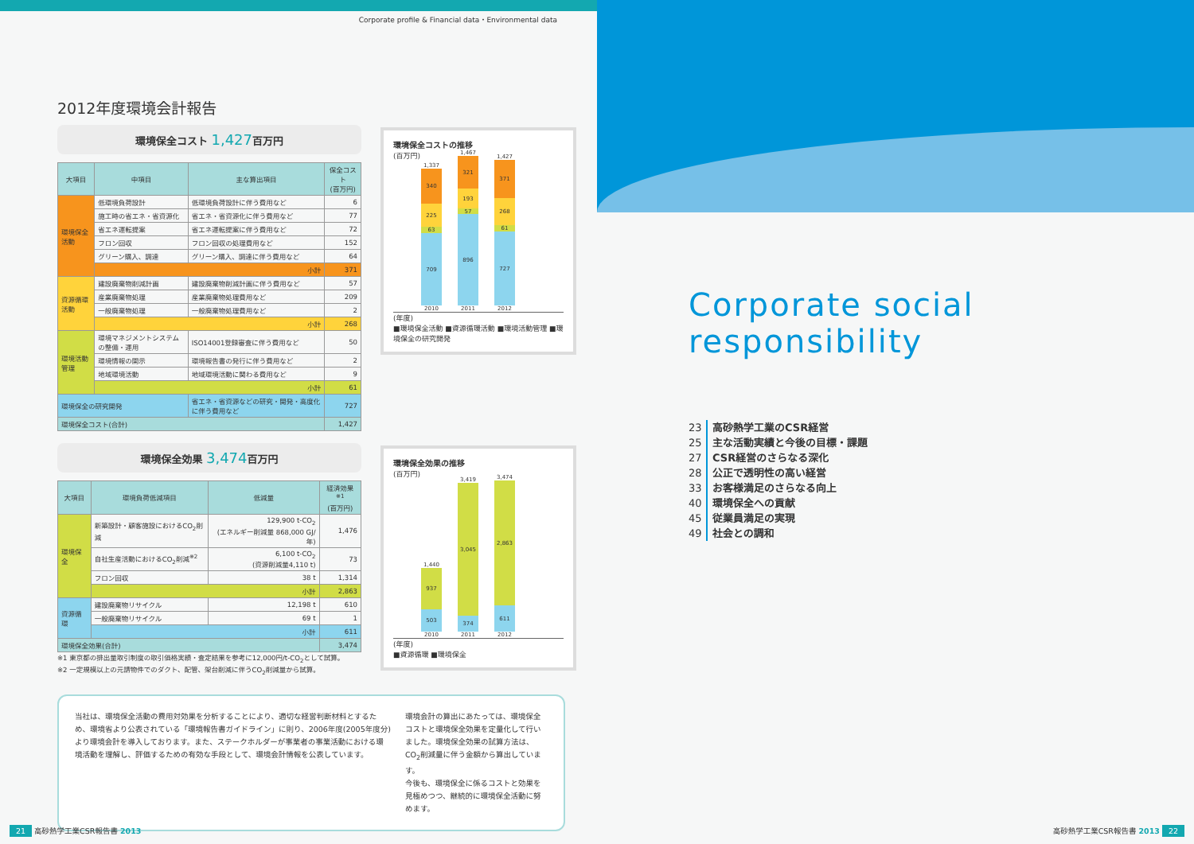Corporate profile & Financial data・Environmental data
2012年度環境会計報告
環境保全コスト 1,427百万円
| 大項目 | 中項目 | 主な算出項目 | 保全コスト (百万円) |
| --- | --- | --- | --- |
| 環境保全活動 | 低環境負荷設計 | 低環境負荷設計に伴う費用など | 6 |
| | 施工時の省エネ・省資源化 | 省エネ・省資源化に伴う費用など | 77 |
| | 省エネ運転提案 | 省エネ運転提案に伴う費用など | 72 |
| | フロン回収 | フロン回収の処理費用など | 152 |
| | グリーン購入、調達 | グリーン購入、調達に伴う費用など | 64 |
| | 小計 | | 371 |
| 資源循環活動 | 建設廃棄物削減計画 | 建設廃棄物削減計画に伴う費用など | 57 |
| | 産業廃棄物処理 | 産業廃棄物処理費用など | 209 |
| | 一般廃棄物処理 | 一般廃棄物処理費用など | 2 |
| | 小計 | | 268 |
| 環境活動管理 | 環境マネジメントシステムの整備・運用 | ISO14001登録審査に伴う費用など | 50 |
| | 環境情報の開示 | 環境報告書の発行に伴う費用など | 2 |
| | 地域環境活動 | 地域環境活動に関わる費用など | 9 |
| | 小計 | | 61 |
| 環境保全の研究開発 | | 省エネ・省資源などの研究・開発・高度化に伴う費用など | 727 |
| 環境保全コスト(合計) | | | 1,427 |
環境保全コストの推移
(百万円)
1,337
340
225
63
709
2010
1,467
321
193
57
896
2011
1,427
371
268
61
727
2012
(年度)
■環境保全活動 ■資源循環活動 ■環境活動管理 ■環境保全の研究開発
環境保全効果 3,474百万円
| 大項目 | 環境負荷低減項目 | 低減量 | 経済効果<sup>※1</sup> (百万円) |
| --- | --- | --- | --- |
| 環境保全 | 新築設計・顧客施設におけるCO<sub>2</sub>削減 | 129,900 t-CO<sub>2</sub> (エネルギー削減量 868,000 GJ/年) | 1,476 |
| | 自社生産活動におけるCO<sub>2</sub>削減<sup>※2</sup> | 6,100 t-CO<sub>2</sub> (資源削減量4,110 t) | 73 |
| | フロン回収 | 38 t | 1,314 |
| | 小計 | | 2,863 |
| 資源循環 | 建設廃棄物リサイクル | 12,198 t | 610 |
| | 一般廃棄物リサイクル | 69 t | 1 |
| | 小計 | | 611 |
| 環境保全効果(合計) | | | 3,474 |
環境保全効果の推移
(百万円)
1,440
937
503
2010
3,419
3,045
374
2011
3,474
2,863
611
2012
(年度)
■資源循環 ■環境保全
※1 東京都の排出量取引制度の取引価格実績・査定結果を参考に12,000円/t-CO<sub>2</sub>として試算。
※2 一定規模以上の元請物件でのダクト、配管、架台削減に伴うCO<sub>2</sub>削減量から試算。
当社は、環境保全活動の費用対効果を分析することにより、適切な経営判断材料とするため、環境省より公表されている「環境報告書ガイドライン」に則り、2006年度(2005年度分)より環境会計を導入しております。また、ステークホルダーが事業者の事業活動における環境活動を理解し、評価するための有効な手段として、環境会計情報を公表しています。
環境会計の算出にあたっては、環境保全コストと環境保全効果を定量化して行いました。環境保全効果の試算方法は、CO<sub>2</sub>削減量に伴う金額から算出しています。
今後も、環境保全に係るコストと効果を見極めつつ、継続的に環境保全活動に努めます。
21 高砂熱学工業CSR報告書 2013
Corporate social responsibility
23 高砂熱学工業のCSR経営
25 主な活動実績と今後の目標・課題
27 CSR経営のさらなる深化
28 公正で透明性の高い経営
33 お客様満足のさらなる向上
40 環境保全への貢献
45 従業員満足の実現
49 社会との調和
高砂熱学工業CSR報告書 2013 22